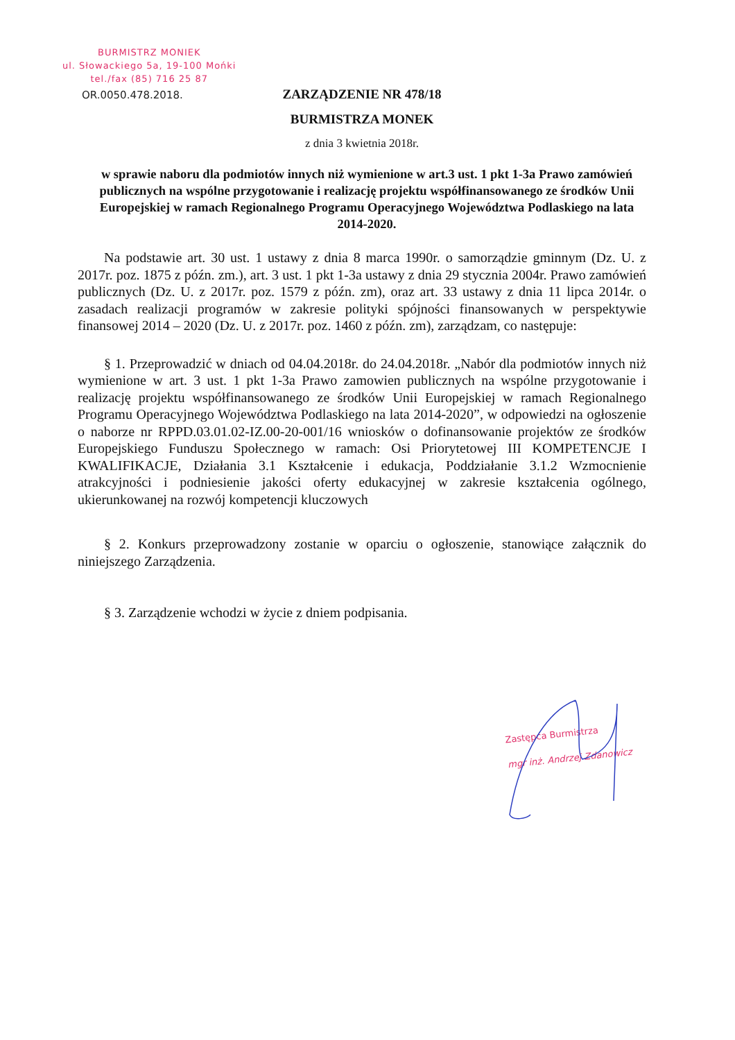BURMISTRZ MONIEK
ul. Słowackiego 5a, 19-100 Mońki
tel./fax (85) 716 25 87
OR.0050.478.2018.
ZARZĄDZENIE NR 478/18
BURMISTRZA MONEK
z dnia 3 kwietnia 2018r.
w sprawie naboru dla podmiotów innych niż wymienione w art.3 ust. 1 pkt 1-3a Prawo zamówień publicznych na wspólne przygotowanie i realizację projektu współfinansowanego ze środków Unii Europejskiej w ramach Regionalnego Programu Operacyjnego Województwa Podlaskiego na lata 2014-2020.
Na podstawie art. 30 ust. 1 ustawy z dnia 8 marca 1990r. o samorządzie gminnym (Dz. U. z 2017r. poz. 1875 z późn. zm.), art. 3 ust. 1 pkt 1-3a ustawy z dnia 29 stycznia 2004r. Prawo zamówień publicznych (Dz. U. z 2017r. poz. 1579 z późn. zm), oraz art. 33 ustawy z dnia 11 lipca 2014r. o zasadach realizacji programów w zakresie polityki spójności finansowanych w perspektywie finansowej 2014 – 2020 (Dz. U. z 2017r. poz. 1460 z późn. zm), zarządzam, co następuje:
§ 1. Przeprowadzić w dniach od 04.04.2018r. do 24.04.2018r. „Nabór dla podmiotów innych niż wymienione w art. 3 ust. 1 pkt 1-3a Prawo zamowien publicznych na wspólne przygotowanie i realizację projektu współfinansowanego ze środków Unii Europejskiej w ramach Regionalnego Programu Operacyjnego Województwa Podlaskiego na lata 2014-2020”, w odpowiedzi na ogłoszenie o naborze nr RPPD.03.01.02-IZ.00-20-001/16 wniosków o dofinansowanie projektów ze środków Europejskiego Funduszu Społecznego w ramach: Osi Priorytetowej III KOMPETENCJE I KWALIFIKACJE, Działania 3.1 Kształcenie i edukacja, Poddziałanie 3.1.2 Wzmocnienie atrakcyjności i podniesienie jakości oferty edukacyjnej w zakresie kształcenia ogólnego, ukierunkowanej na rozwój kompetencji kluczowych
§ 2. Konkurs przeprowadzony zostanie w oparciu o ogłoszenie, stanowiące załącznik do niniejszego Zarządzenia.
§ 3. Zarządzenie wchodzi w życie z dniem podpisania.
Zastępca Burmistrza
mgr inż. Andrzej Zdanowicz